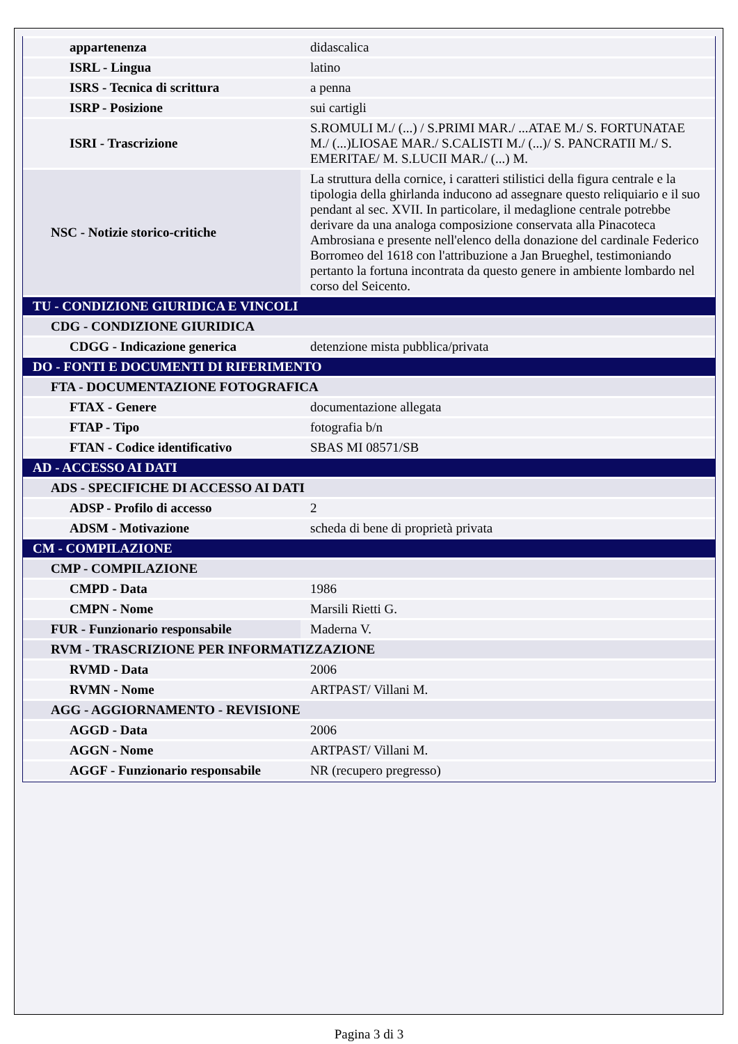| appartenenza | didascalica |
| ISRL - Lingua | latino |
| ISRS - Tecnica di scrittura | a penna |
| ISRP - Posizione | sui cartigli |
| ISRI - Trascrizione | S.ROMULI M./ (...) / S.PRIMI MAR./ ...ATAE M./ S. FORTUNATAE M./ (...)LIOSAE MAR./ S.CALISTI M./ (...)/ S. PANCRATII M./ S. EMERITAE/ M. S.LUCII MAR./ (...) M. |
| NSC - Notizie storico-critiche | La struttura della cornice, i caratteri stilistici della figura centrale e la tipologia della ghirlanda inducono ad assegnare questo reliquiario e il suo pendant al sec. XVII. In particolare, il medaglione centrale potrebbe derivare da una analoga composizione conservata alla Pinacoteca Ambrosiana e presente nell'elenco della donazione del cardinale Federico Borromeo del 1618 con l'attribuzione a Jan Brueghel, testimoniando pertanto la fortuna incontrata da questo genere in ambiente lombardo nel corso del Seicento. |
| TU - CONDIZIONE GIURIDICA E VINCOLI | |
| CDG - CONDIZIONE GIURIDICA | |
| CDGG - Indicazione generica | detenzione mista pubblica/privata |
| DO - FONTI E DOCUMENTI DI RIFERIMENTO | |
| FTA - DOCUMENTAZIONE FOTOGRAFICA | |
| FTAX - Genere | documentazione allegata |
| FTAP - Tipo | fotografia b/n |
| FTAN - Codice identificativo | SBAS MI 08571/SB |
| AD - ACCESSO AI DATI | |
| ADS - SPECIFICHE DI ACCESSO AI DATI | |
| ADSP - Profilo di accesso | 2 |
| ADSM - Motivazione | scheda di bene di proprietà privata |
| CM - COMPILAZIONE | |
| CMP - COMPILAZIONE | |
| CMPD - Data | 1986 |
| CMPN - Nome | Marsili Rietti G. |
| FUR - Funzionario responsabile | Maderna V. |
| RVM - TRASCRIZIONE PER INFORMATIZZAZIONE | |
| RVMD - Data | 2006 |
| RVMN - Nome | ARTPAST/ Villani M. |
| AGG - AGGIORNAMENTO - REVISIONE | |
| AGGD - Data | 2006 |
| AGGN - Nome | ARTPAST/ Villani M. |
| AGGF - Funzionario responsabile | NR (recupero pregresso) |
Pagina 3 di 3